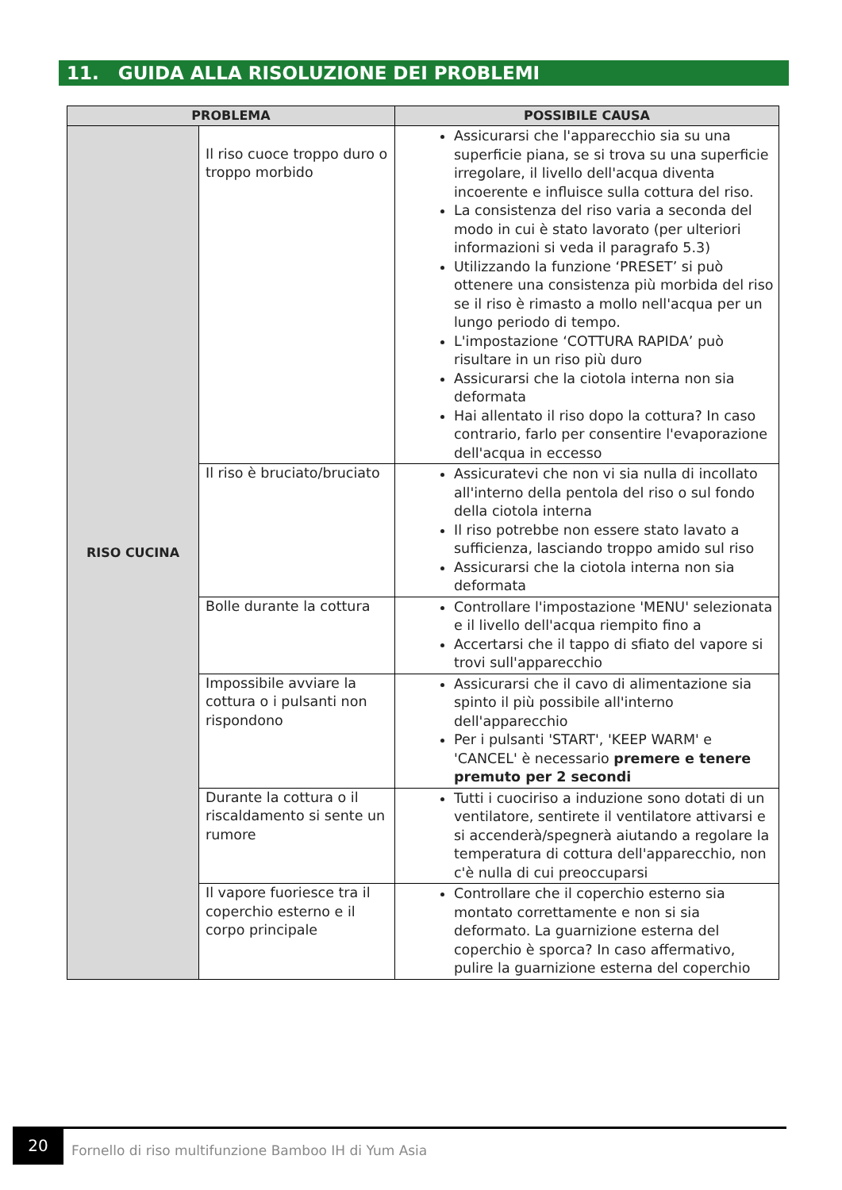11. GUIDA ALLA RISOLUZIONE DEI PROBLEMI
| PROBLEMA | | POSSIBILE CAUSA |
| --- | --- | --- |
| RISO CUCINA | Il riso cuoce troppo duro o troppo morbido | Assicurarsi che l'apparecchio sia su una superficie piana, se si trova su una superficie irregolare, il livello dell'acqua diventa incoerente e influisce sulla cottura del riso. La consistenza del riso varia a seconda del modo in cui è stato lavorato (per ulteriori informazioni si veda il paragrafo 5.3) Utilizzando la funzione ‘PRESET’ si può ottenere una consistenza più morbida del riso se il riso è rimasto a mollo nell'acqua per un lungo periodo di tempo. L'impostazione ‘COTTURA RAPIDA’ può risultare in un riso più duro Assicurarsi che la ciotola interna non sia deformata Hai allentato il riso dopo la cottura? In caso contrario, farlo per consentire l'evaporazione dell'acqua in eccesso |
| | Il riso è bruciato/bruciato | Assicuratevi che non vi sia nulla di incollato all'interno della pentola del riso o sul fondo della ciotola interna Il riso potrebbe non essere stato lavato a sufficienza, lasciando troppo amido sul riso Assicurarsi che la ciotola interna non sia deformata |
| | Bolle durante la cottura | Controllare l'impostazione 'MENU' selezionata e il livello dell'acqua riempito fino a Accertarsi che il tappo di sfiato del vapore si trovi sull'apparecchio |
| | Impossibile avviare la cottura o i pulsanti non rispondono | Assicurarsi che il cavo di alimentazione sia spinto il più possibile all'interno dell'apparecchio Per i pulsanti 'START', 'KEEP WARM' e 'CANCEL' è necessario premere e tenere premuto per 2 secondi |
| | Durante la cottura o il riscaldamento si sente un rumore | Tutti i cuociriso a induzione sono dotati di un ventilatore, sentirete il ventilatore attivarsi e si accenderà/spegnerà aiutando a regolare la temperatura di cottura dell'apparecchio, non c'è nulla di cui preoccuparsi |
| | Il vapore fuoriesce tra il coperchio esterno e il corpo principale | Controllare che il coperchio esterno sia montato correttamente e non si sia deformato. La guarnizione esterna del coperchio è sporca? In caso affermativo, pulire la guarnizione esterna del coperchio |
20
Fornello di riso multifunzione Bamboo IH di Yum Asia